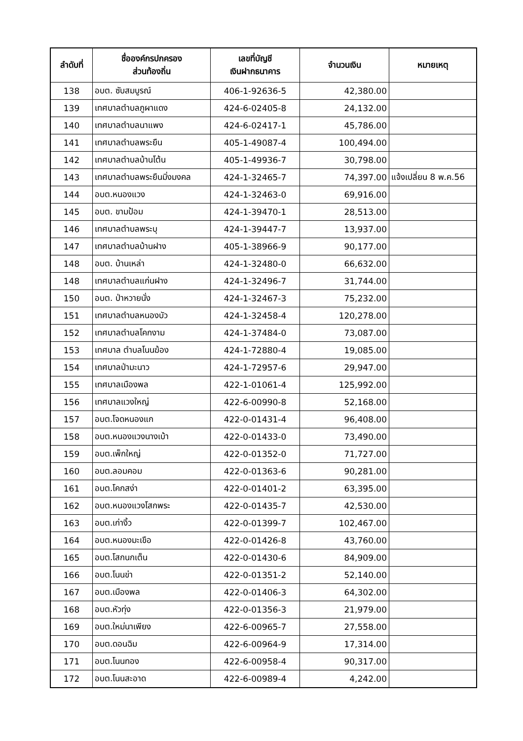| ลำดับที่ | ชื่อองค์กรปกครอง ส่วนท้องถิ่น | เลขที่บัญชี เงินฝากธนาคาร | จำนวนเงิน | หมายเหตุ |
| --- | --- | --- | --- | --- |
| 138 | อบต. ซับสมบูรณ์ | 406-1-92636-5 | 42,380.00 | |
| 139 | เทศบาลตำบลภูผาแดง | 424-6-02405-8 | 24,132.00 | |
| 140 | เทศบาลตำบลนาแพง | 424-6-02417-1 | 45,786.00 | |
| 141 | เทศบาลตำบลพระยืน | 405-1-49087-4 | 100,494.00 | |
| 142 | เทศบาลตำบลบ้านโต้น | 405-1-49936-7 | 30,798.00 | |
| 143 | เทศบาลตำบลพระยืนมิ่งมงคล | 424-1-32465-7 | 74,397.00 | แจ้งเปลี่ยน 8 พ.ค.56 |
| 144 | อบต.หนองแวง | 424-1-32463-0 | 69,916.00 | |
| 145 | อบต. ขามป้อม | 424-1-39470-1 | 28,513.00 | |
| 146 | เทศบาลตำบลพระบุ | 424-1-39447-7 | 13,937.00 | |
| 147 | เทศบาลตำบลบ้านฝาง | 405-1-38966-9 | 90,177.00 | |
| 148 | อบต. บ้านเหล่า | 424-1-32480-0 | 66,632.00 | |
| 148 | เทศบาลตำบลแก่นฝาง | 424-1-32496-7 | 31,744.00 | |
| 150 | อบต. ป่าหวายนั่ง | 424-1-32467-3 | 75,232.00 | |
| 151 | เทศบาลตำบลหนองบัว | 424-1-32458-4 | 120,278.00 | |
| 152 | เทศบาลตำบลโคกงาม | 424-1-37484-0 | 73,087.00 | |
| 153 | เทศบาล ตำบลโนนฆ้อง | 424-1-72880-4 | 19,085.00 | |
| 154 | เทศบาลป่ามะนาว | 424-1-72957-6 | 29,947.00 | |
| 155 | เทศบาลเมืองพล | 422-1-01061-4 | 125,992.00 | |
| 156 | เทศบาลแวงใหญ่ | 422-6-00990-8 | 52,168.00 | |
| 157 | อบต.โจดหนองแก | 422-0-01431-4 | 96,408.00 | |
| 158 | อบต.หนองแวงนางเบ้า | 422-0-01433-0 | 73,490.00 | |
| 159 | อบต.เพ็กใหญ่ | 422-0-01352-0 | 71,727.00 | |
| 160 | อบต.ลอมคอม | 422-0-01363-6 | 90,281.00 | |
| 161 | อบต.โคกสง่า | 422-0-01401-2 | 63,395.00 | |
| 162 | อบต.หนองแวงโสกพระ | 422-0-01435-7 | 42,530.00 | |
| 163 | อบต.เก่างิ้ว | 422-0-01399-7 | 102,467.00 | |
| 164 | อบต.หนองมะเขือ | 422-0-01426-8 | 43,760.00 | |
| 165 | อบต.โสกนกเต็น | 422-0-01430-6 | 84,909.00 | |
| 166 | อบต.โนนข่า | 422-0-01351-2 | 52,140.00 | |
| 167 | อบต.เมืองพล | 422-0-01406-3 | 64,302.00 | |
| 168 | อบต.หัวทุ่ง | 422-0-01356-3 | 21,979.00 | |
| 169 | อบต.ใหม่นาเพียง | 422-6-00965-7 | 27,558.00 | |
| 170 | อบต.ดอนฉิม | 422-6-00964-9 | 17,314.00 | |
| 171 | อบต.โนนทอง | 422-6-00958-4 | 90,317.00 | |
| 172 | อบต.โนนสะอาด | 422-6-00989-4 | 4,242.00 | |